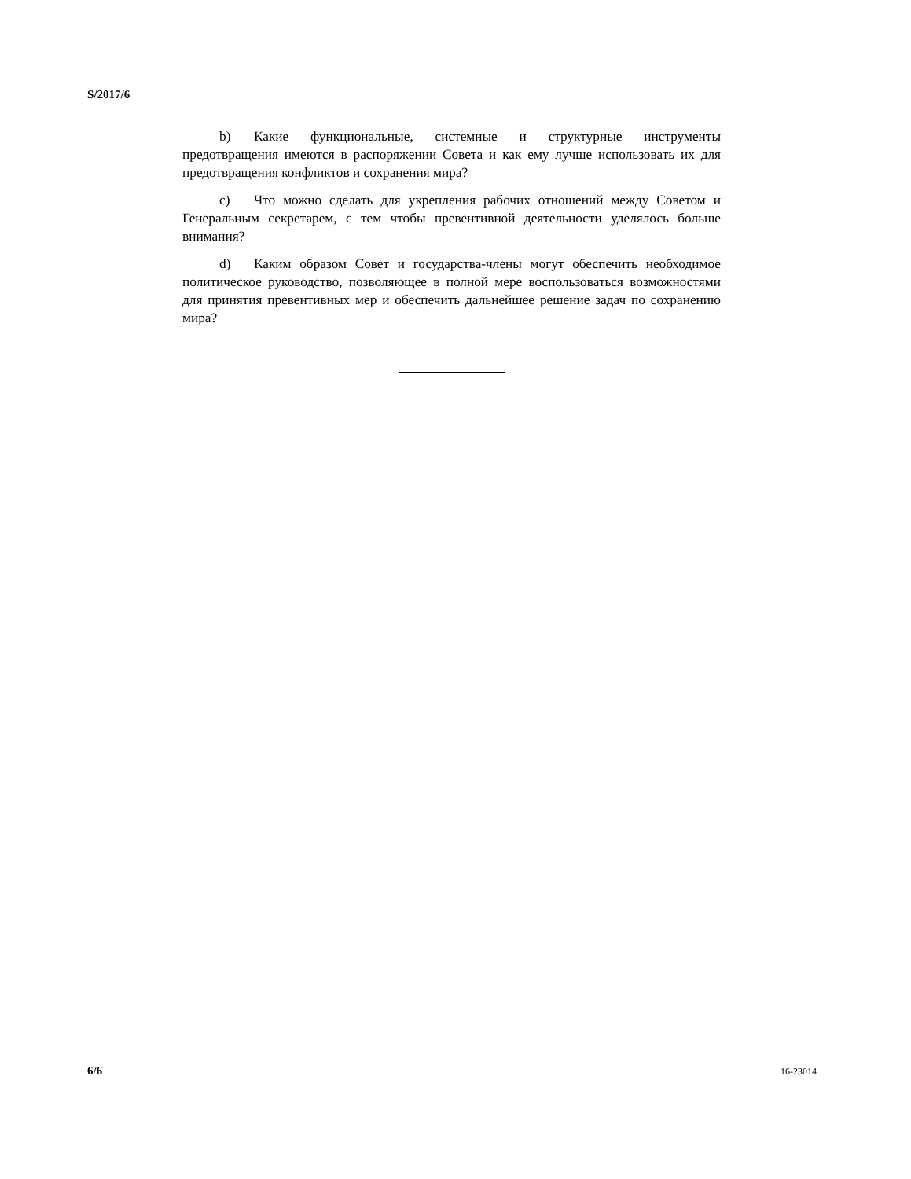S/2017/6
b) Какие функциональные, системные и структурные инструменты предотвращения имеются в распоряжении Совета и как ему лучше использовать их для предотвращения конфликтов и сохранения мира?
c) Что можно сделать для укрепления рабочих отношений между Советом и Генеральным секретарем, с тем чтобы превентивной деятельности уделялось больше внимания?
d) Каким образом Совет и государства-члены могут обеспечить необходимое политическое руководство, позволяющее в полной мере воспользоваться возможностями для принятия превентивных мер и обеспечить дальнейшее решение задач по сохранению мира?
6/6 16-23014